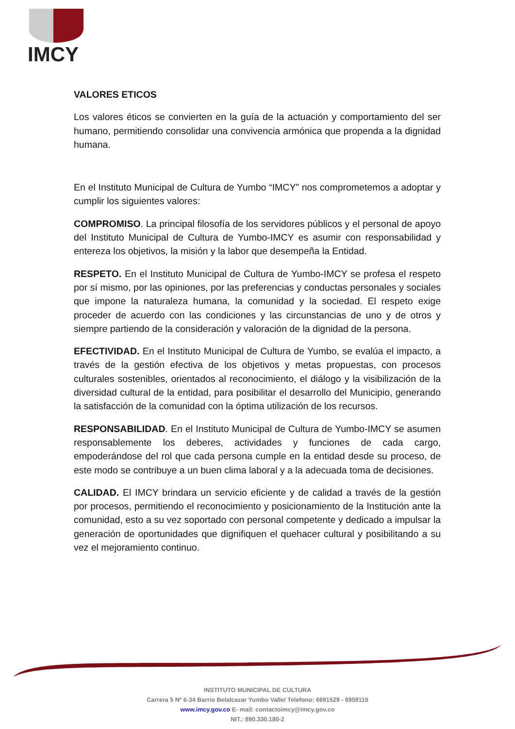IMCY
VALORES ETICOS
Los valores éticos se convierten en la guía de la actuación y comportamiento del ser humano, permitiendo consolidar una convivencia armónica que propenda a la dignidad humana.
En el Instituto Municipal de Cultura de Yumbo “IMCY” nos comprometemos a adoptar y cumplir los siguientes valores:
COMPROMISO. La principal filosofía de los servidores públicos y el personal de apoyo del Instituto Municipal de Cultura de Yumbo-IMCY es asumir con responsabilidad y entereza los objetivos, la misión y la labor que desempeña la Entidad.
RESPETO. En el Instituto Municipal de Cultura de Yumbo-IMCY se profesa el respeto por sí mismo, por las opiniones, por las preferencias y conductas personales y sociales que impone la naturaleza humana, la comunidad y la sociedad. El respeto exige proceder de acuerdo con las condiciones y las circunstancias de uno y de otros y siempre partiendo de la consideración y valoración de la dignidad de la persona.
EFECTIVIDAD. En el Instituto Municipal de Cultura de Yumbo, se evalúa el impacto, a través de la gestión efectiva de los objetivos y metas propuestas, con procesos culturales sostenibles, orientados al reconocimiento, el diálogo y la visibilización de la diversidad cultural de la entidad, para posibilitar el desarrollo del Municipio, generando la satisfacción de la comunidad con la óptima utilización de los recursos.
RESPONSABILIDAD. En el Instituto Municipal de Cultura de Yumbo-IMCY se asumen responsablemente los deberes, actividades y funciones de cada cargo, empoderándose del rol que cada persona cumple en la entidad desde su proceso, de este modo se contribuye a un buen clima laboral y a la adecuada toma de decisiones.
CALIDAD. El IMCY brindara un servicio eficiente y de calidad a través de la gestión por procesos, permitiendo el reconocimiento y posicionamiento de la Institución ante la comunidad, esto a su vez soportado con personal competente y dedicado a impulsar la generación de oportunidades que dignifiquen el quehacer cultural y posibilitando a su vez el mejoramiento continuo.
INSTITUTO MUNICIPAL DE CULTURA
Carrera 5 Nº 6-34 Barrio Belalcazar Yumbo Valle/ Telefono: 6691529 - 6959115
www.imcy.gov.co E- mail: contactoimcy@imcy.gov.co
NIT.: 890.330.180-2